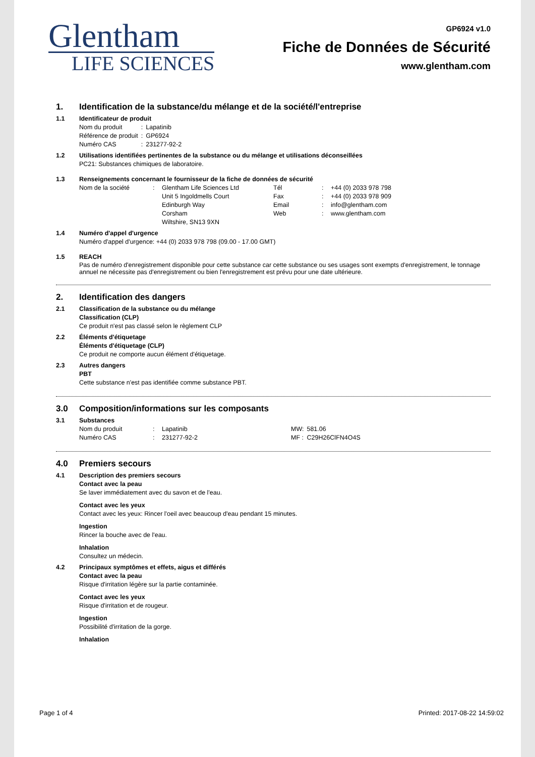Glentham
LIFE SCIENCES
GP6924 v1.0
Fiche de Données de Sécurité
www.glentham.com
1. Identification de la substance/du mélange et de la société/l'entreprise
1.1 Identificateur de produit
| Nom du produit | : | Lapatinib |
| Référence de produit | : | GP6924 |
| Numéro CAS | : | 231277-92-2 |
1.2 Utilisations identifiées pertinentes de la substance ou du mélange et utilisations déconseillées
PC21: Substances chimiques de laboratoire.
1.3 Renseignements concernant le fournisseur de la fiche de données de sécurité
| Nom de la société | : | Glentham Life Sciences Ltd | Tél | : | +44 (0) 2033 978 798 |
| | | Unit 5 Ingoldmells Court | Fax | : | +44 (0) 2033 978 909 |
| | | Edinburgh Way | Email | : | info@glentham.com |
| | | Corsham | Web | : | www.glentham.com |
| | | Wiltshire, SN13 9XN | | | |
1.4 Numéro d'appel d'urgence
Numéro d'appel d'urgence: +44 (0) 2033 978 798 (09.00 - 17.00 GMT)
1.5 REACH
Pas de numéro d'enregistrement disponible pour cette substance car cette substance ou ses usages sont exempts d'enregistrement, le tonnage annuel ne nécessite pas d'enregistrement ou bien l'enregistrement est prévu pour une date ultérieure.
2. Identification des dangers
2.1 Classification de la substance ou du mélange
Classification (CLP)
Ce produit n'est pas classé selon le règlement CLP
2.2 Éléments d'étiquetage
Éléments d'étiquetage (CLP)
Ce produit ne comporte aucun élément d'étiquetage.
2.3 Autres dangers
PBT
Cette substance n'est pas identifiée comme substance PBT.
3.0 Composition/informations sur les composants
3.1 Substances
| Nom du produit | : | Lapatinib | MW: | 581.06 |
| Numéro CAS | : | 231277-92-2 | MF : | C29H26ClFN4O4S |
4.0 Premiers secours
4.1 Description des premiers secours
Contact avec la peau
Se laver immédiatement avec du savon et de l'eau.
Contact avec les yeux
Contact avec les yeux: Rincer l'oeil avec beaucoup d'eau pendant 15 minutes.
Ingestion
Rincer la bouche avec de l'eau.
Inhalation
Consultez un médecin.
4.2 Principaux symptômes et effets, aigus et différés
Contact avec la peau
Risque d'irritation légère sur la partie contaminée.
Contact avec les yeux
Risque d'irritation et de rougeur.
Ingestion
Possibilité d'irritation de la gorge.
Inhalation
Page 1 of 4 Printed: 2017-08-22 14:59:02